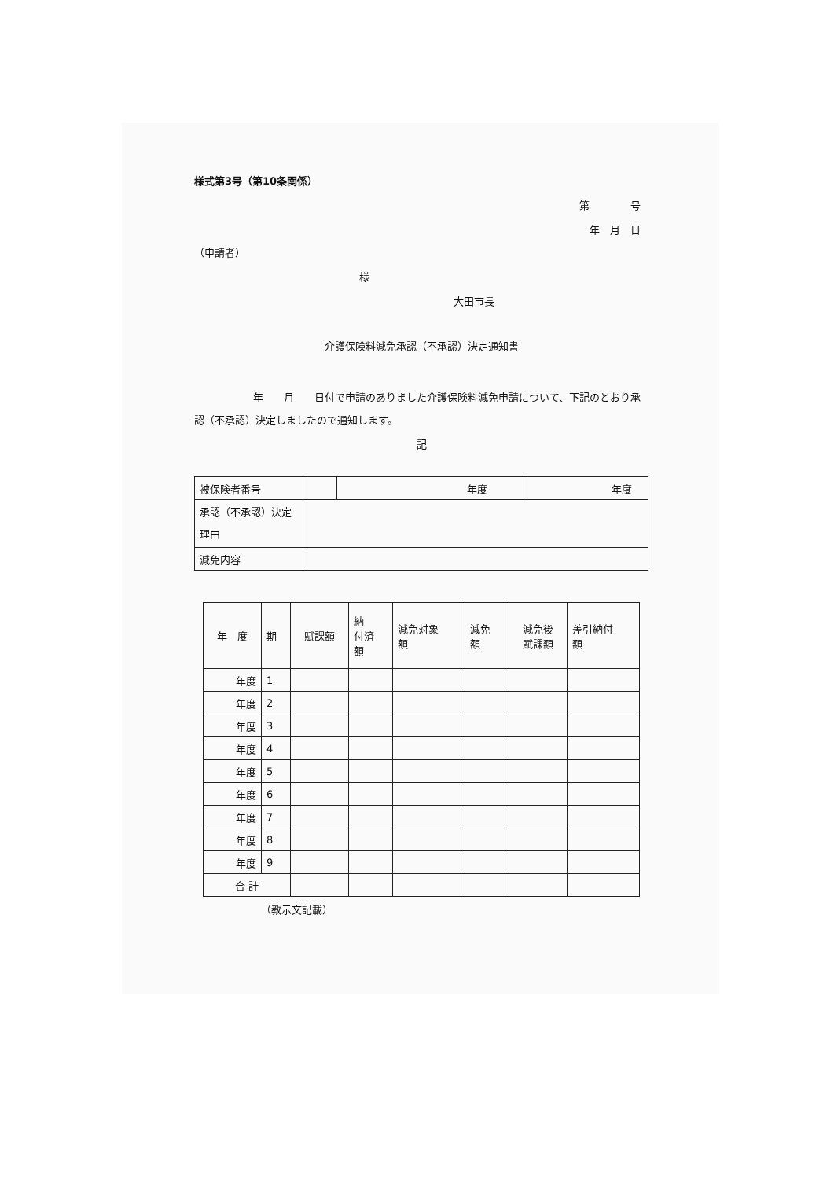様式第3号（第10条関係）
第　　　　号
年　月　日
（申請者）
様
大田市長
介護保険料減免承認（不承認）決定通知書
年　　月　　日付で申請のありました介護保険料減免申請について、下記のとおり承認（不承認）決定しましたので通知します。
記
| 被保険者番号 | | 年度 | 年度 |
| 承認（不承認）決定 理由 | | | |
| 減免内容 | | | |
| 年 度 | 期 | 賦課額 | 納 付済 額 | 減免対象 額 | 減免 額 | 減免後 賦課額 | 差引納付 額 |
| 年度 | 1 | | | | | | |
| 年度 | 2 | | | | | | |
| 年度 | 3 | | | | | | |
| 年度 | 4 | | | | | | |
| 年度 | 5 | | | | | | |
| 年度 | 6 | | | | | | |
| 年度 | 7 | | | | | | |
| 年度 | 8 | | | | | | |
| 年度 | 9 | | | | | | |
| 合 計 | | | | | | | |
（教示文記載）